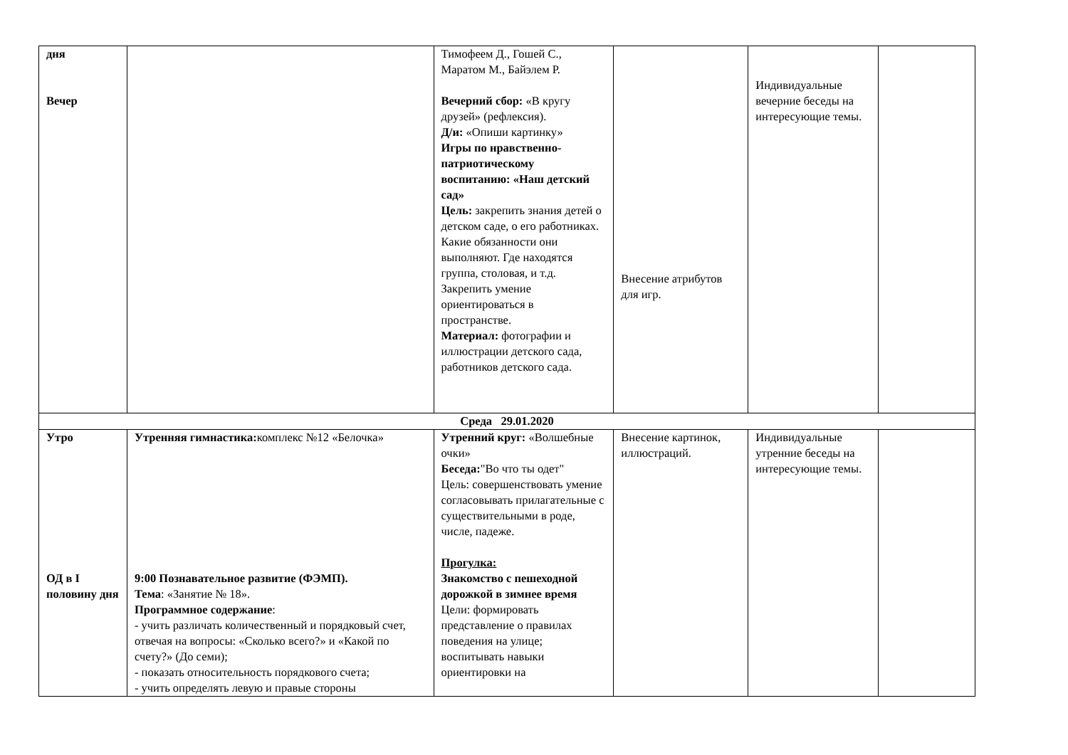| дня Вечер | | Тимофеем Д., Гошей С., Маратом М., Байэлем Р. Вечерний сбор: «В кругу друзей» (рефлексия). Д/и: «Опиши картинку» Игры по нравственно-патриотическому воспитанию: «Наш детский сад» Цель: закрепить знания детей о детском саде, о его работниках. Какие обязанности они выполняют. Где находятся группа, столовая, и т.д. Закрепить умение ориентироваться в пространстве. Материал: фотографии и иллюстрации детского сада, работников детского сада. | Внесение атрибутов для игр. | Индивидуальные вечерние беседы на интересующие темы. | |
| Среда 29.01.2020 | | | | | |
| Утро ОД в I половину дня | Утренняя гимнастика: комплекс №12 «Белочка» 9:00 Познавательное развитие (ФЭМП). Тема : «Занятие № 18». Программное содержание : - учить различать количественный и порядковый счет, отвечая на вопросы: «Сколько всего?» и «Какой по счету?» (До семи); - показать относительность порядкового счета; - учить определять левую и правые стороны | Утренний круг: «Волшебные очки» Беседа: "Во что ты одет" Цель: совершенствовать умение согласовывать прилагательные с существительными в роде, числе, падеже. Прогулка: Знакомство с пешеходной дорожкой в зимнее время Цели: формировать представление о правилах поведения на улице; воспитывать навыки ориентировки на | Внесение картинок, иллюстраций. | Индивидуальные утренние беседы на интересующие темы. | |